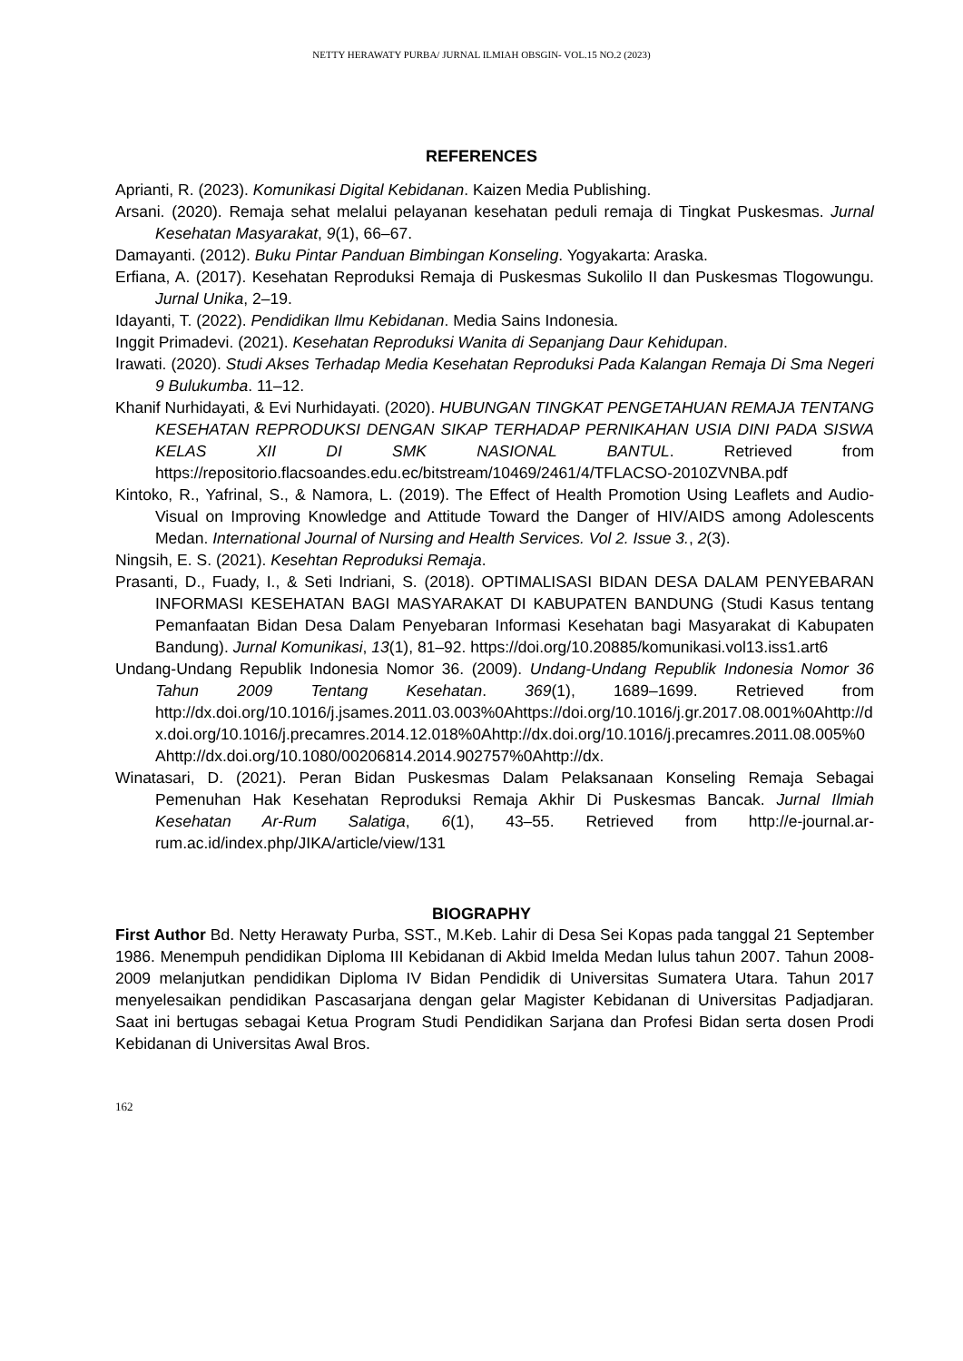NETTY HERAWATY PURBA/ JURNAL ILMIAH OBSGIN- VOL.15 NO.2 (2023)
REFERENCES
Aprianti, R. (2023). Komunikasi Digital Kebidanan. Kaizen Media Publishing.
Arsani. (2020). Remaja sehat melalui pelayanan kesehatan peduli remaja di Tingkat Puskesmas. Jurnal Kesehatan Masyarakat, 9(1), 66–67.
Damayanti. (2012). Buku Pintar Panduan Bimbingan Konseling. Yogyakarta: Araska.
Erfiana, A. (2017). Kesehatan Reproduksi Remaja di Puskesmas Sukolilo II dan Puskesmas Tlogowungu. Jurnal Unika, 2–19.
Idayanti, T. (2022). Pendidikan Ilmu Kebidanan. Media Sains Indonesia.
Inggit Primadevi. (2021). Kesehatan Reproduksi Wanita di Sepanjang Daur Kehidupan.
Irawati. (2020). Studi Akses Terhadap Media Kesehatan Reproduksi Pada Kalangan Remaja Di Sma Negeri 9 Bulukumba. 11–12.
Khanif Nurhidayati, & Evi Nurhidayati. (2020). HUBUNGAN TINGKAT PENGETAHUAN REMAJA TENTANG KESEHATAN REPRODUKSI DENGAN SIKAP TERHADAP PERNIKAHAN USIA DINI PADA SISWA KELAS XII DI SMK NASIONAL BANTUL. Retrieved from https://repositorio.flacsoandes.edu.ec/bitstream/10469/2461/4/TFLACSO-2010ZVNBA.pdf
Kintoko, R., Yafrinal, S., & Namora, L. (2019). The Effect of Health Promotion Using Leaflets and Audio-Visual on Improving Knowledge and Attitude Toward the Danger of HIV/AIDS among Adolescents Medan. International Journal of Nursing and Health Services. Vol 2. Issue 3., 2(3).
Ningsih, E. S. (2021). Kesehtan Reproduksi Remaja.
Prasanti, D., Fuady, I., & Seti Indriani, S. (2018). OPTIMALISASI BIDAN DESA DALAM PENYEBARAN INFORMASI KESEHATAN BAGI MASYARAKAT DI KABUPATEN BANDUNG (Studi Kasus tentang Pemanfaatan Bidan Desa Dalam Penyebaran Informasi Kesehatan bagi Masyarakat di Kabupaten Bandung). Jurnal Komunikasi, 13(1), 81–92. https://doi.org/10.20885/komunikasi.vol13.iss1.art6
Undang-Undang Republik Indonesia Nomor 36. (2009). Undang-Undang Republik Indonesia Nomor 36 Tahun 2009 Tentang Kesehatan. 369(1), 1689–1699. Retrieved from http://dx.doi.org/10.1016/j.jsames.2011.03.003%0Ahttps://doi.org/10.1016/j.gr.2017.08.001%0Ahttp://dx.doi.org/10.1016/j.precamres.2014.12.018%0Ahttp://dx.doi.org/10.1016/j.precamres.2011.08.005%0Ahttp://dx.doi.org/10.1080/00206814.2014.902757%0Ahttp://dx.
Winatasari, D. (2021). Peran Bidan Puskesmas Dalam Pelaksanaan Konseling Remaja Sebagai Pemenuhan Hak Kesehatan Reproduksi Remaja Akhir Di Puskesmas Bancak. Jurnal Ilmiah Kesehatan Ar-Rum Salatiga, 6(1), 43–55. Retrieved from http://e-journal.ar-rum.ac.id/index.php/JIKA/article/view/131
BIOGRAPHY
First Author Bd. Netty Herawaty Purba, SST., M.Keb. Lahir di Desa Sei Kopas pada tanggal 21 September 1986. Menempuh pendidikan Diploma III Kebidanan di Akbid Imelda Medan lulus tahun 2007. Tahun 2008-2009 melanjutkan pendidikan Diploma IV Bidan Pendidik di Universitas Sumatera Utara. Tahun 2017 menyelesaikan pendidikan Pascasarjana dengan gelar Magister Kebidanan di Universitas Padjadjaran. Saat ini bertugas sebagai Ketua Program Studi Pendidikan Sarjana dan Profesi Bidan serta dosen Prodi Kebidanan di Universitas Awal Bros.
162